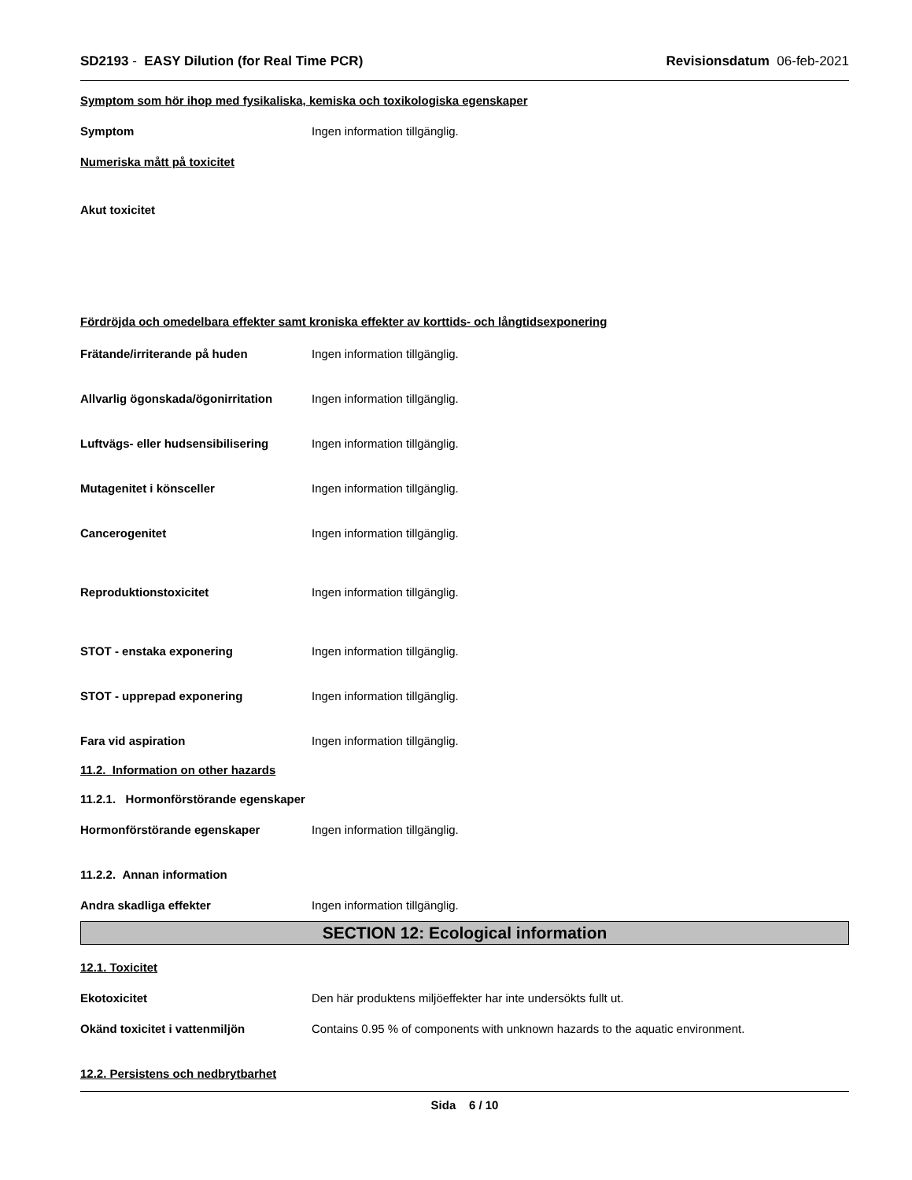SD2193 - EASY Dilution (for Real Time PCR) Revisionsdatum 06-feb-2021
Symptom som hör ihop med fysikaliska, kemiska och toxikologiska egenskaper
Symptom Ingen information tillgänglig.
Numeriska mått på toxicitet
Akut toxicitet
Fördröjda och omedelbara effekter samt kroniska effekter av korttids- och långtidsexponering
Frätande/irriterande på huden Ingen information tillgänglig.
Allvarlig ögonskada/ögonirritation Ingen information tillgänglig.
Luftvägs- eller hudsensibilisering Ingen information tillgänglig.
Mutagenitet i könsceller Ingen information tillgänglig.
Cancerogenitet Ingen information tillgänglig.
Reproduktionstoxicitet Ingen information tillgänglig.
STOT - enstaka exponering Ingen information tillgänglig.
STOT - upprepad exponering Ingen information tillgänglig.
Fara vid aspiration Ingen information tillgänglig.
11.2. Information on other hazards
11.2.1. Hormonförstörande egenskaper
Hormonförstörande egenskaper Ingen information tillgänglig.
11.2.2. Annan information
Andra skadliga effekter Ingen information tillgänglig.
SECTION 12: Ecological information
12.1. Toxicitet
Ekotoxicitet Den här produktens miljöeffekter har inte undersökts fullt ut.
Okänd toxicitet i vattenmiljön Contains 0.95 % of components with unknown hazards to the aquatic environment.
12.2. Persistens och nedbrytbarhet
Sida 6 / 10